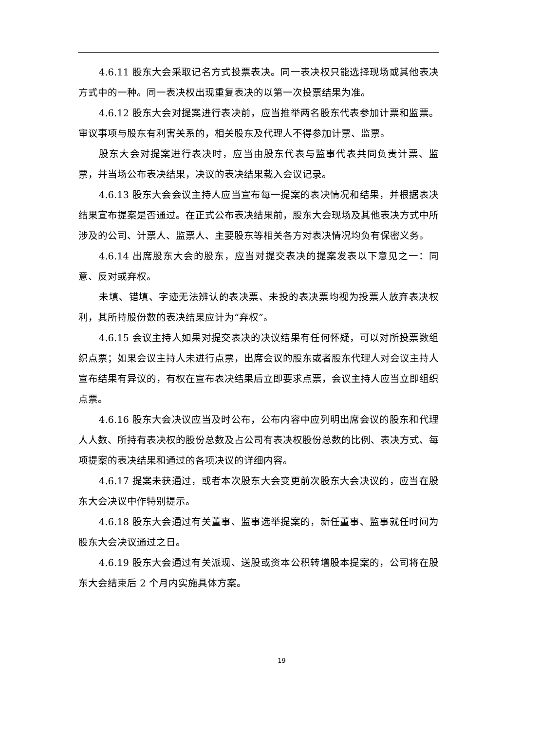4.6.11 股东大会采取记名方式投票表决。同一表决权只能选择现场或其他表决方式中的一种。同一表决权出现重复表决的以第一次投票结果为准。
4.6.12 股东大会对提案进行表决前，应当推举两名股东代表参加计票和监票。审议事项与股东有利害关系的，相关股东及代理人不得参加计票、监票。
股东大会对提案进行表决时，应当由股东代表与监事代表共同负责计票、监票，并当场公布表决结果，决议的表决结果载入会议记录。
4.6.13 股东大会会议主持人应当宣布每一提案的表决情况和结果，并根据表决结果宣布提案是否通过。在正式公布表决结果前，股东大会现场及其他表决方式中所涉及的公司、计票人、监票人、主要股东等相关各方对表决情况均负有保密义务。
4.6.14 出席股东大会的股东，应当对提交表决的提案发表以下意见之一：同意、反对或弃权。
未填、错填、字迹无法辨认的表决票、未投的表决票均视为投票人放弃表决权利，其所持股份数的表决结果应计为“弃权”。
4.6.15 会议主持人如果对提交表决的决议结果有任何怀疑，可以对所投票数组织点票；如果会议主持人未进行点票，出席会议的股东或者股东代理人对会议主持人宣布结果有异议的，有权在宣布表决结果后立即要求点票，会议主持人应当立即组织点票。
4.6.16 股东大会决议应当及时公布，公布内容中应列明出席会议的股东和代理人人数、所持有表决权的股份总数及占公司有表决权股份总数的比例、表决方式、每项提案的表决结果和通过的各项决议的详细内容。
4.6.17 提案未获通过，或者本次股东大会变更前次股东大会决议的，应当在股东大会决议中作特别提示。
4.6.18 股东大会通过有关董事、监事选举提案的，新任董事、监事就任时间为股东大会决议通过之日。
4.6.19 股东大会通过有关派现、送股或资本公积转增股本提案的，公司将在股东大会结束后 2 个月内实施具体方案。
19